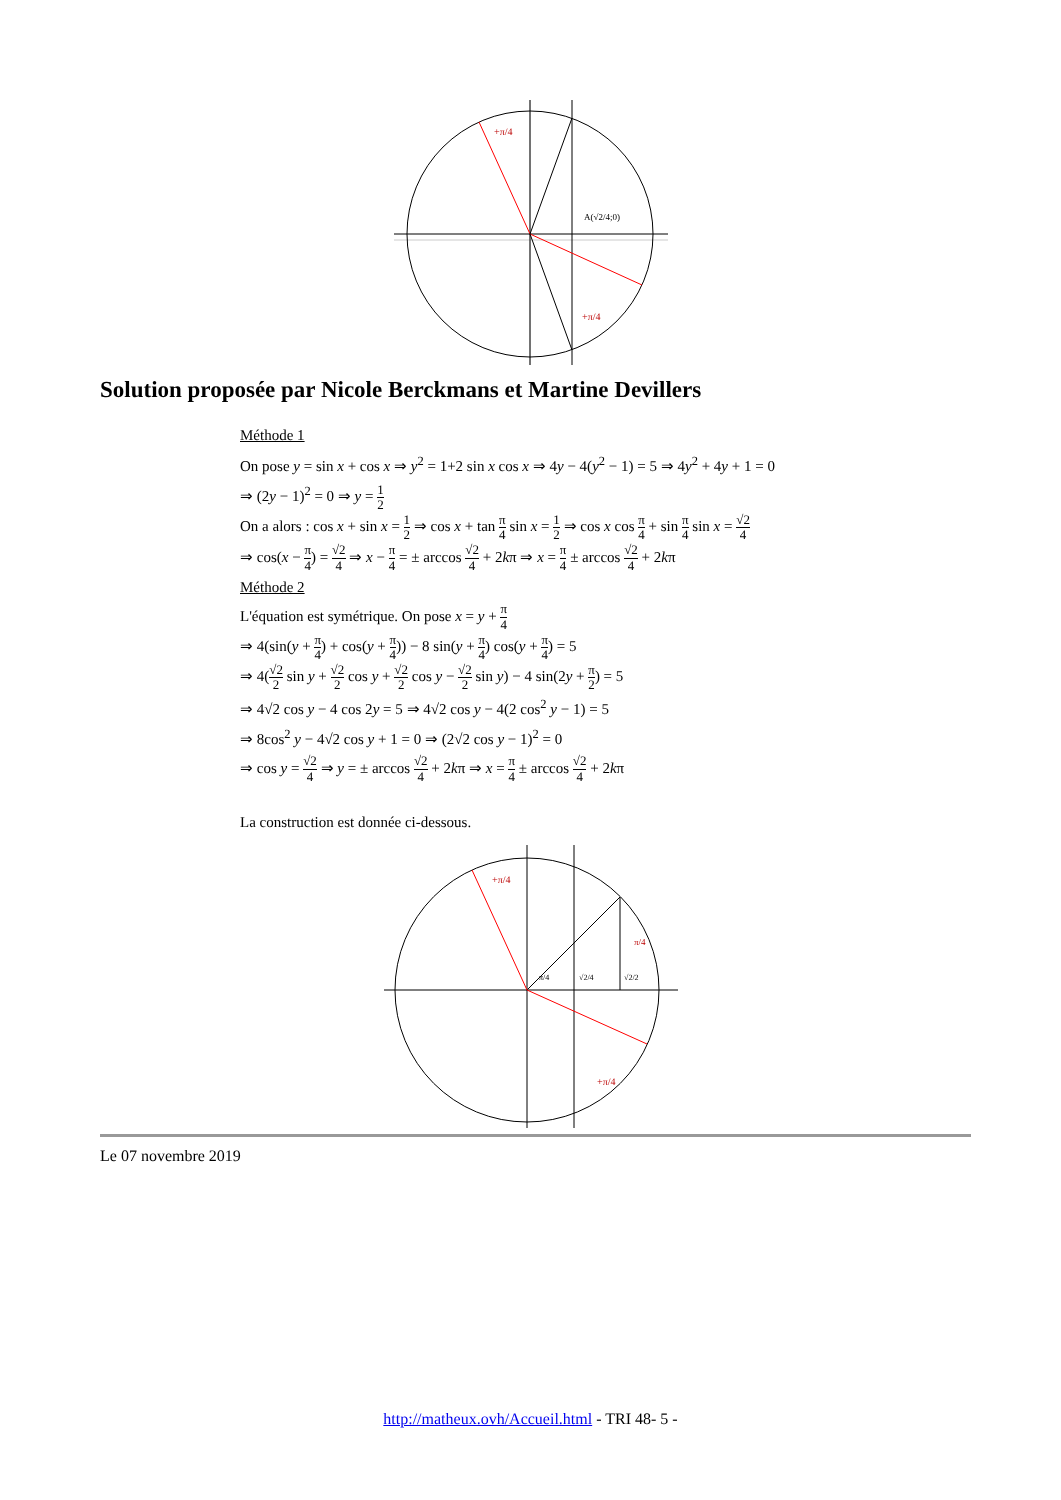A(√2/4;0)
+π/4
+π/4
Solution proposée par Nicole Berckmans et Martine Devillers
Méthode 1
On pose y = sin x + cos x ⇒ y<sup>2</sup> = 1+2 sin x cos x ⇒ 4y − 4(y<sup>2</sup> − 1) = 5 ⇒ 4y<sup>2</sup> + 4y + 1 = 0
⇒ (2y − 1)<sup>2</sup> = 0 ⇒ y = 1 2
On a alors : cos x + sin x = 1 2 ⇒ cos x + tan π 4 sin x = 1 2 ⇒ cos x cos π 4 + sin π 4 sin x = √2 4
⇒ cos(x − π 4) = √2 4 ⇒ x − π 4 = ± arccos √2 4 + 2kπ ⇒ x = π 4 ± arccos √2 4 + 2kπ
Méthode 2
L'équation est symétrique. On pose x = y + π 4
⇒ 4(sin(y + π 4) + cos(y + π 4)) − 8 sin(y + π 4) cos(y + π 4) = 5
⇒ 4(√2 2 sin y + √2 2 cos y + √2 2 cos y − √2 2 sin y) − 4 sin(2y + π 2) = 5
⇒ 4√2 cos y − 4 cos 2y = 5 ⇒ 4√2 cos y − 4(2 cos<sup>2</sup> y − 1) = 5
⇒ 8cos<sup>2</sup> y − 4√2 cos y + 1 = 0 ⇒ (2√2 cos y − 1)<sup>2</sup> = 0
⇒ cos y = √2 4 ⇒ y = ± arccos √2 4 + 2kπ ⇒ x = π 4 ± arccos √2 4 + 2kπ
La construction est donnée ci-dessous.
+π/4
+π/4
π/4
π/4
√2/4
√2/2
Le 07 novembre 2019
http://matheux.ovh/Accueil.html - TRI 48- 5 -